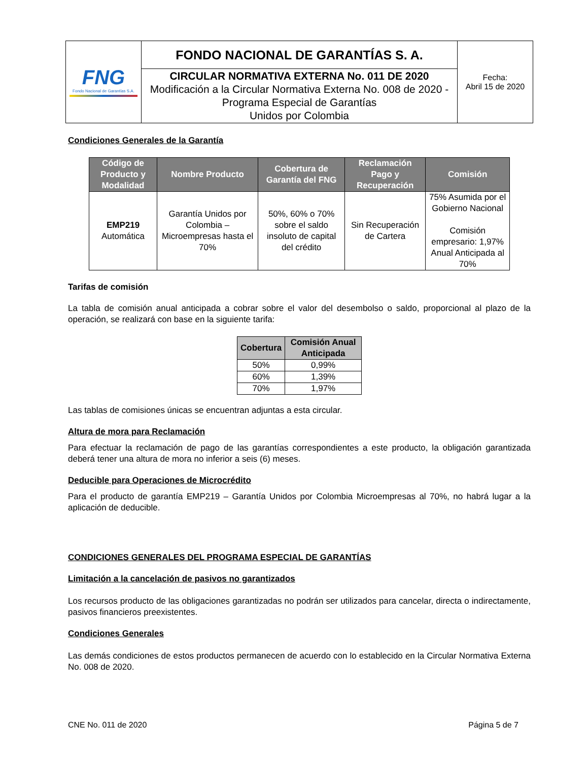| FNG Fondo Nacional de Garantías S.A. | FONDO NACIONAL DE GARANTÍAS S. A. | Fecha: Abril 15 de 2020 |
| | CIRCULAR NORMATIVA EXTERNA No. 011 DE 2020 Modificación a la Circular Normativa Externa No. 008 de 2020 - Programa Especial de Garantías Unidos por Colombia | |
Condiciones Generales de la Garantía
| Código de Producto y Modalidad | Nombre Producto | Cobertura de Garantía del FNG | Reclamación Pago y Recuperación | Comisión |
| --- | --- | --- | --- | --- |
| EMP219 Automática | Garantía Unidos por Colombia – Microempresas hasta el 70% | 50%, 60% o 70% sobre el saldo insoluto de capital del crédito | Sin Recuperación de Cartera | 75% Asumida por el Gobierno Nacional Comisión empresario: 1,97% Anual Anticipada al 70% |
Tarifas de comisión
La tabla de comisión anual anticipada a cobrar sobre el valor del desembolso o saldo, proporcional al plazo de la operación, se realizará con base en la siguiente tarifa:
| Cobertura | Comisión Anual Anticipada |
| --- | --- |
| 50% | 0,99% |
| 60% | 1,39% |
| 70% | 1,97% |
Las tablas de comisiones únicas se encuentran adjuntas a esta circular.
Altura de mora para Reclamación
Para efectuar la reclamación de pago de las garantías correspondientes a este producto, la obligación garantizada deberá tener una altura de mora no inferior a seis (6) meses.
Deducible para Operaciones de Microcrédito
Para el producto de garantía EMP219 – Garantía Unidos por Colombia Microempresas al 70%, no habrá lugar a la aplicación de deducible.
CONDICIONES GENERALES DEL PROGRAMA ESPECIAL DE GARANTÍAS
Limitación a la cancelación de pasivos no garantizados
Los recursos producto de las obligaciones garantizadas no podrán ser utilizados para cancelar, directa o indirectamente, pasivos financieros preexistentes.
Condiciones Generales
Las demás condiciones de estos productos permanecen de acuerdo con lo establecido en la Circular Normativa Externa No. 008 de 2020.
CNE No. 011 de 2020 Página 5 de 7